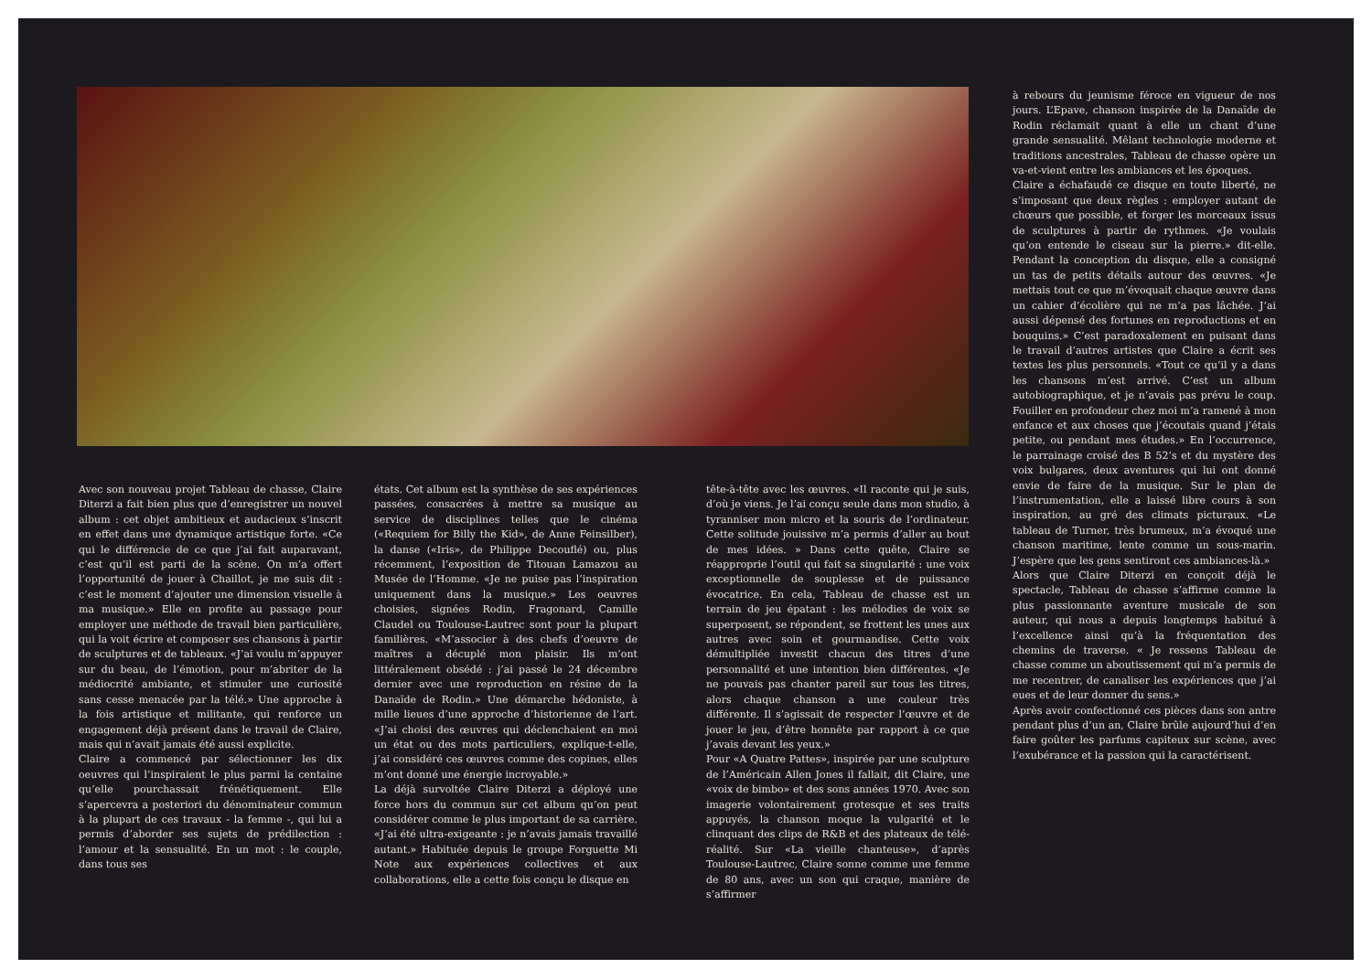à rebours du jeunisme féroce en vigueur de nos jours. L’Epave, chanson inspirée de la Danaïde de Rodin réclamait quant à elle un chant d’une grande sensualité. Mêlant technologie moderne et traditions ancestrales, Tableau de chasse opère un va-et-vient entre les ambiances et les époques.
Claire a échafaudé ce disque en toute liberté, ne s’imposant que deux règles : employer autant de chœurs que possible, et forger les morceaux issus de sculptures à partir de rythmes. «Je voulais qu’on entende le ciseau sur la pierre.» dit-elle. Pendant la conception du disque, elle a consigné un tas de petits détails autour des œuvres. «Je mettais tout ce que m’évoquait chaque œuvre dans un cahier d’écolière qui ne m’a pas lâchée. J’ai aussi dépensé des fortunes en reproductions et en bouquins.» C’est paradoxalement en puisant dans le travail d’autres artistes que Claire a écrit ses textes les plus personnels. «Tout ce qu’il y a dans les chansons m’est arrivé. C’est un album autobiographique, et je n’avais pas prévu le coup. Fouiller en profondeur chez moi m’a ramené à mon enfance et aux choses que j’écoutais quand j’étais petite, ou pendant mes études.» En l’occurrence, le parrainage croisé des B 52’s et du mystère des voix bulgares, deux aventures qui lui ont donné envie de faire de la musique. Sur le plan de l’instrumentation, elle a laissé libre cours à son inspiration, au gré des climats picturaux. «Le tableau de Turner, très brumeux, m’a évoqué une chanson maritime, lente comme un sous-marin. J’espère que les gens sentiront ces ambiances-là.»
Alors que Claire Diterzi en conçoit déjà le spectacle, Tableau de chasse s’affirme comme la plus passionnante aventure musicale de son auteur, qui nous a depuis longtemps habitué à l’excellence ainsi qu’à la fréquentation des chemins de traverse. « Je ressens Tableau de chasse comme un aboutissement qui m’a permis de me recentrer, de canaliser les expériences que j’ai eues et de leur donner du sens.»
Après avoir confectionné ces pièces dans son antre pendant plus d’un an, Claire brûle aujourd’hui d’en faire goûter les parfums capiteux sur scène, avec l’exubérance et la passion qui la caractérisent.
Avec son nouveau projet Tableau de chasse, Claire Diterzi a fait bien plus que d’enregistrer un nouvel album : cet objet ambitieux et audacieux s’inscrit en effet dans une dynamique artistique forte. «Ce qui le différencie de ce que j’ai fait auparavant, c’est qu’il est parti de la scène. On m’a offert l’opportunité de jouer à Chaillot, je me suis dit : c’est le moment d’ajouter une dimension visuelle à ma musique.» Elle en profite au passage pour employer une méthode de travail bien particulière, qui la voit écrire et composer ses chansons à partir de sculptures et de tableaux. «J’ai voulu m’appuyer sur du beau, de l’émotion, pour m’abriter de la médiocrité ambiante, et stimuler une curiosité sans cesse menacée par la télé.» Une approche à la fois artistique et militante, qui renforce un engagement déjà présent dans le travail de Claire, mais qui n’avait jamais été aussi explicite.
Claire a commencé par sélectionner les dix oeuvres qui l’inspiraient le plus parmi la centaine qu’elle pourchassait frénétiquement. Elle s’apercevra a posteriori du dénominateur commun à la plupart de ces travaux - la femme -, qui lui a permis d’aborder ses sujets de prédilection : l’amour et la sensualité. En un mot : le couple, dans tous ses
états. Cet album est la synthèse de ses expériences passées, consacrées à mettre sa musique au service de disciplines telles que le cinéma («Requiem for Billy the Kid», de Anne Feinsilber), la danse («Iris», de Philippe Decouflé) ou, plus récemment, l’exposition de Titouan Lamazou au Musée de l’Homme. «Je ne puise pas l’inspiration uniquement dans la musique.» Les oeuvres choisies, signées Rodin, Fragonard, Camille Claudel ou Toulouse-Lautrec sont pour la plupart familières. «M’associer à des chefs d’oeuvre de maîtres a décuplé mon plaisir. Ils m’ont littéralement obsédé : j’ai passé le 24 décembre dernier avec une reproduction en résine de la Danaïde de Rodin.» Une démarche hédoniste, à mille lieues d’une approche d’historienne de l’art. «J’ai choisi des œuvres qui déclenchaient en moi un état ou des mots particuliers, explique-t-elle, j’ai considéré ces œuvres comme des copines, elles m’ont donné une énergie incroyable.»
La déjà survoltée Claire Diterzi a déployé une force hors du commun sur cet album qu’on peut considérer comme le plus important de sa carrière. «J’ai été ultra-exigeante : je n’avais jamais travaillé autant.» Habituée depuis le groupe Forguette Mi Note aux expériences collectives et aux collaborations, elle a cette fois conçu le disque en
tête-à-tête avec les œuvres. «Il raconte qui je suis, d’où je viens. Je l’ai conçu seule dans mon studio, à tyranniser mon micro et la souris de l’ordinateur. Cette solitude jouissive m’a permis d’aller au bout de mes idées. » Dans cette quête, Claire se réapproprie l’outil qui fait sa singularité : une voix exceptionnelle de souplesse et de puissance évocatrice. En cela, Tableau de chasse est un terrain de jeu épatant : les mélodies de voix se superposent, se répondent, se frottent les unes aux autres avec soin et gourmandise. Cette voix démultipliée investit chacun des titres d’une personnalité et une intention bien différentes. «Je ne pouvais pas chanter pareil sur tous les titres, alors chaque chanson a une couleur très différente. Il s’agissait de respecter l’œuvre et de jouer le jeu, d’être honnête par rapport à ce que j’avais devant les yeux.»
Pour «A Quatre Pattes», inspirée par une sculpture de l’Américain Allen Jones il fallait, dit Claire, une «voix de bimbo» et des sons années 1970. Avec son imagerie volontairement grotesque et ses traits appuyés, la chanson moque la vulgarité et le clinquant des clips de R&B et des plateaux de télé-réalité. Sur «La vieille chanteuse», d’après Toulouse-Lautrec, Claire sonne comme une femme de 80 ans, avec un son qui craque, manière de s’affirmer